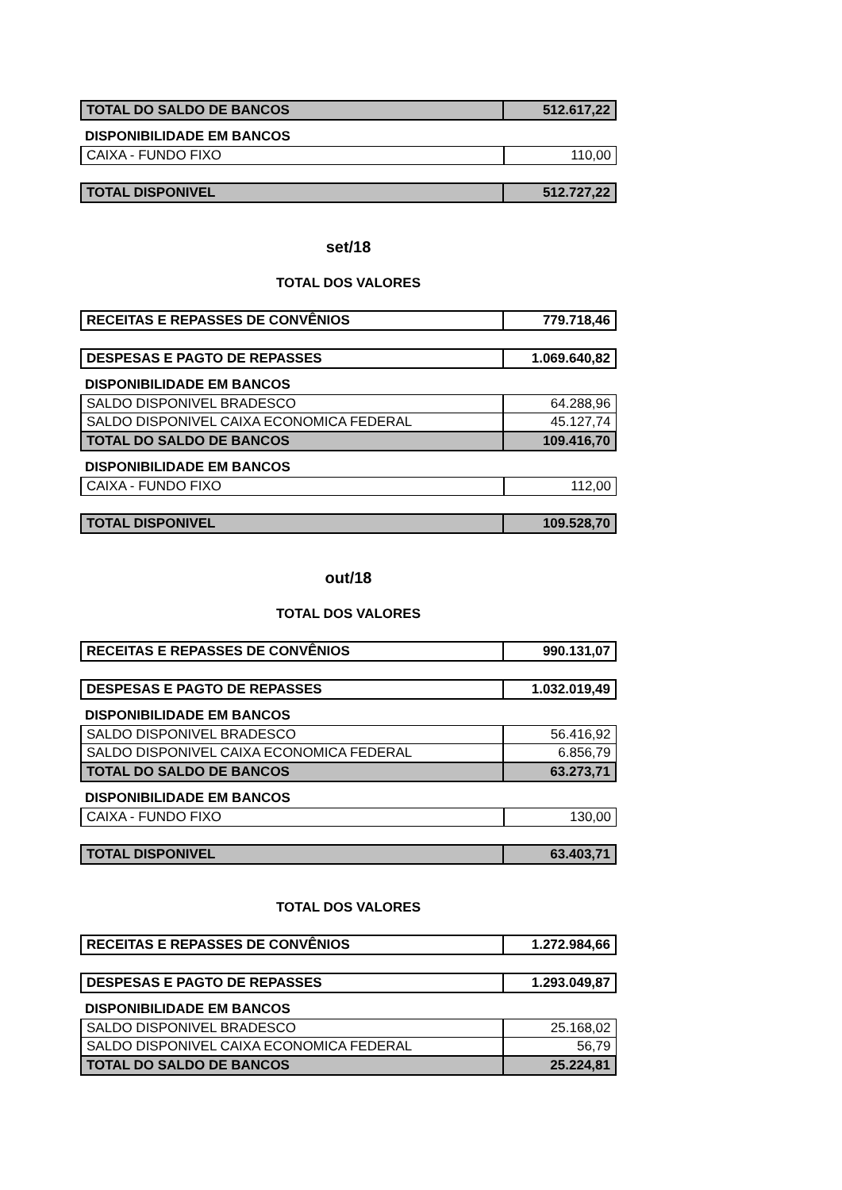| TOTAL DO SALDO DE BANCOS | 512.617,22 |
DISPONIBILIDADE EM BANCOS
| CAIXA - FUNDO FIXO | 110,00 |
| TOTAL DISPONIVEL | 512.727,22 |
set/18
TOTAL DOS VALORES
| RECEITAS E REPASSES DE CONVÊNIOS | 779.718,46 |
| DESPESAS E PAGTO DE REPASSES | 1.069.640,82 |
DISPONIBILIDADE EM BANCOS
| SALDO DISPONIVEL BRADESCO | 64.288,96 |
| SALDO DISPONIVEL CAIXA ECONOMICA FEDERAL | 45.127,74 |
| TOTAL DO SALDO DE BANCOS | 109.416,70 |
DISPONIBILIDADE EM BANCOS
| CAIXA - FUNDO FIXO | 112,00 |
| TOTAL DISPONIVEL | 109.528,70 |
out/18
TOTAL DOS VALORES
| RECEITAS E REPASSES DE CONVÊNIOS | 990.131,07 |
| DESPESAS E PAGTO DE REPASSES | 1.032.019,49 |
DISPONIBILIDADE EM BANCOS
| SALDO DISPONIVEL BRADESCO | 56.416,92 |
| SALDO DISPONIVEL CAIXA ECONOMICA FEDERAL | 6.856,79 |
| TOTAL DO SALDO DE BANCOS | 63.273,71 |
DISPONIBILIDADE EM BANCOS
| CAIXA - FUNDO FIXO | 130,00 |
| TOTAL DISPONIVEL | 63.403,71 |
TOTAL DOS VALORES
| RECEITAS E REPASSES DE CONVÊNIOS | 1.272.984,66 |
| DESPESAS E PAGTO DE REPASSES | 1.293.049,87 |
DISPONIBILIDADE EM BANCOS
| SALDO DISPONIVEL BRADESCO | 25.168,02 |
| SALDO DISPONIVEL CAIXA ECONOMICA FEDERAL | 56,79 |
| TOTAL DO SALDO DE BANCOS | 25.224,81 |